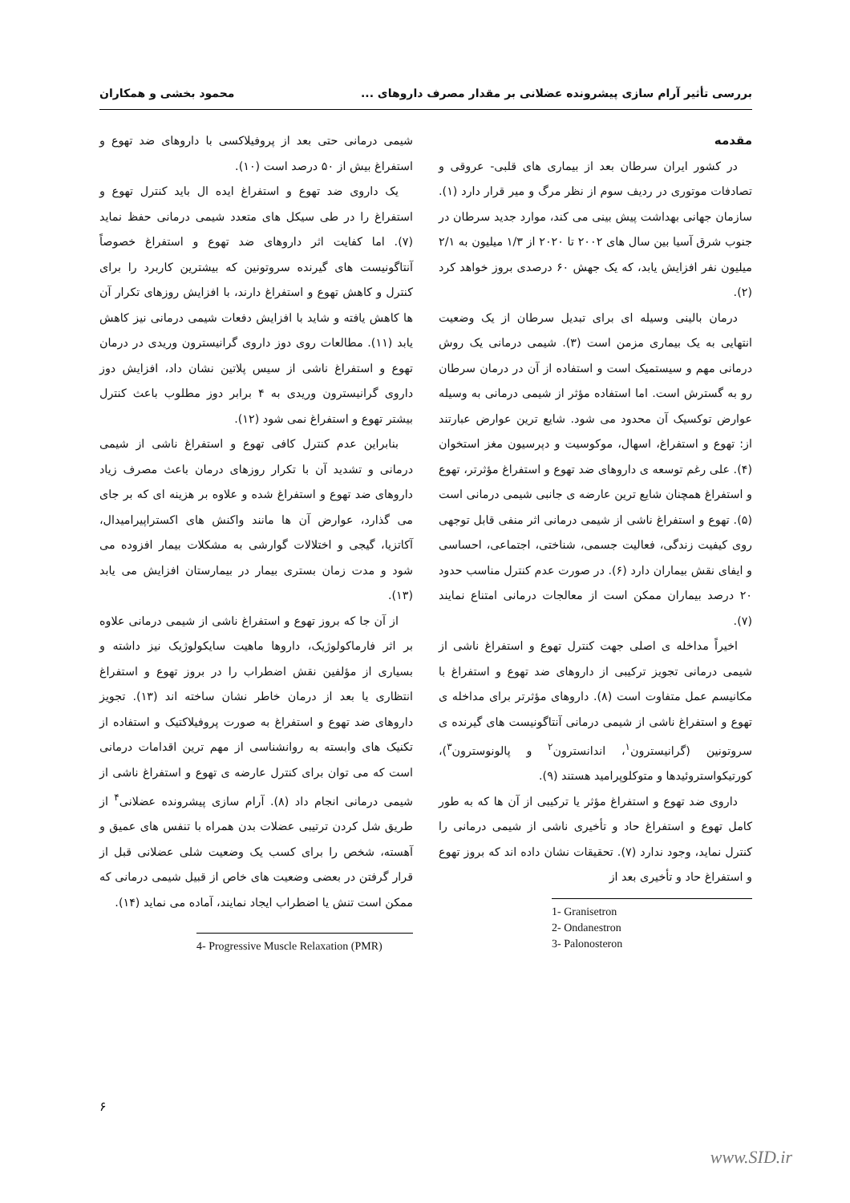بررسی تأثیر آرام سازی پیشرونده عضلانی بر مقدار مصرف داروهای ... محمود بخشی و همکاران
مقدمه
در کشور ایران سرطان بعد از بیماری های قلبی- عروقی و تصادفات موتوری در ردیف سوم از نظر مرگ و میر قرار دارد (۱). سازمان جهانی بهداشت پیش بینی می کند، موارد جدید سرطان در جنوب شرق آسیا بین سال های ۲۰۰۲ تا ۲۰۲۰ از ۱/۳ میلیون به ۲/۱ میلیون نفر افزایش یابد، که یک جهش ۶۰ درصدی بروز خواهد کرد (۲).
درمان بالینی وسیله ای برای تبدیل سرطان از یک وضعیت انتهایی به یک بیماری مزمن است (۳). شیمی درمانی یک روش درمانی مهم و سیستمیک است و استفاده از آن در درمان سرطان رو به گسترش است. اما استفاده مؤثر از شیمی درمانی به وسیله عوارض توکسیک آن محدود می شود. شایع ترین عوارض عبارتند از: تهوع و استفراغ، اسهال، موکوسیت و دپرسیون مغز استخوان (۴). علی رغم توسعه ی داروهای ضد تهوع و استفراغ مؤثرتر، تهوع و استفراغ همچنان شایع ترین عارضه ی جانبی شیمی درمانی است (۵). تهوع و استفراغ ناشی از شیمی درمانی اثر منفی قابل توجهی روی کیفیت زندگی، فعالیت جسمی، شناختی، اجتماعی، احساسی و ایفای نقش بیماران دارد (۶). در صورت عدم کنترل مناسب حدود ۲۰ درصد بیماران ممکن است از معالجات درمانی امتناع نمایند (۷).
اخیراً مداخله ی اصلی جهت کنترل تهوع و استفراغ ناشی از شیمی درمانی تجویز ترکیبی از داروهای ضد تهوع و استفراغ با مکانیسم عمل متفاوت است (۸). داروهای مؤثرتر برای مداخله ی تهوع و استفراغ ناشی از شیمی درمانی آنتاگونیست های گیرنده ی سروتونین (گرانیسترون<sup>۱</sup>، اندانسترون<sup>۲</sup> و پالونوسترون<sup>۳</sup>)، کورتیکواستروئیدها و متوکلوپرامید هستند (۹).
داروی ضد تهوع و استفراغ مؤثر یا ترکیبی از آن ها که به طور کامل تهوع و استفراغ حاد و تأخیری ناشی از شیمی درمانی را کنترل نماید، وجود ندارد (۷). تحقیقات نشان داده اند که بروز تهوع و استفراغ حاد و تأخیری بعد از
1- Granisetron
2- Ondanestron
3- Palonosteron
شیمی درمانی حتی بعد از پروفیلاکسی با داروهای ضد تهوع و استفراغ بیش از ۵۰ درصد است (۱۰).
یک داروی ضد تهوع و استفراغ ایده ال باید کنترل تهوع و استفراغ را در طی سیکل های متعدد شیمی درمانی حفظ نماید (۷). اما کفایت اثر داروهای ضد تهوع و استفراغ خصوصاً آنتاگونیست های گیرنده سروتونین که بیشترین کاربرد را برای کنترل و کاهش تهوع و استفراغ دارند، با افزایش روزهای تکرار آن ها کاهش یافته و شاید با افزایش دفعات شیمی درمانی نیز کاهش یابد (۱۱). مطالعات روی دوز داروی گرانیسترون وریدی در درمان تهوع و استفراغ ناشی از سیس پلاتین نشان داد، افزایش دوز داروی گرانیسترون وریدی به ۴ برابر دوز مطلوب باعث کنترل بیشتر تهوع و استفراغ نمی شود (۱۲).
بنابراین عدم کنترل کافی تهوع و استفراغ ناشی از شیمی درمانی و تشدید آن با تکرار روزهای درمان باعث مصرف زیاد داروهای ضد تهوع و استفراغ شده و علاوه بر هزینه ای که بر جای می گذارد، عوارض آن ها مانند واکنش های اکستراپیرامیدال، آکاتزیا، گیجی و اختلالات گوارشی به مشکلات بیمار افزوده می شود و مدت زمان بستری بیمار در بیمارستان افزایش می یابد (۱۳).
از آن جا که بروز تهوع و استفراغ ناشی از شیمی درمانی علاوه بر اثر فارماکولوژیک، داروها ماهیت سایکولوژیک نیز داشته و بسیاری از مؤلفین نقش اضطراب را در بروز تهوع و استفراغ انتظاری یا بعد از درمان خاطر نشان ساخته اند (۱۳). تجویز داروهای ضد تهوع و استفراغ به صورت پروفیلاکتیک و استفاده از تکنیک های وابسته به روانشناسی از مهم ترین اقدامات درمانی است که می توان برای کنترل عارضه ی تهوع و استفراغ ناشی از شیمی درمانی انجام داد (۸). آرام سازی پیشرونده عضلانی<sup>۴</sup> از طریق شل کردن ترتیبی عضلات بدن همراه با تنفس های عمیق و آهسته، شخص را برای کسب یک وضعیت شلی عضلانی قبل از قرار گرفتن در بعضی وضعیت های خاص از قبیل شیمی درمانی که ممکن است تنش یا اضطراب ایجاد نمایند، آماده می نماید (۱۴).
4- Progressive Muscle Relaxation (PMR)
۶
www.SID.ir